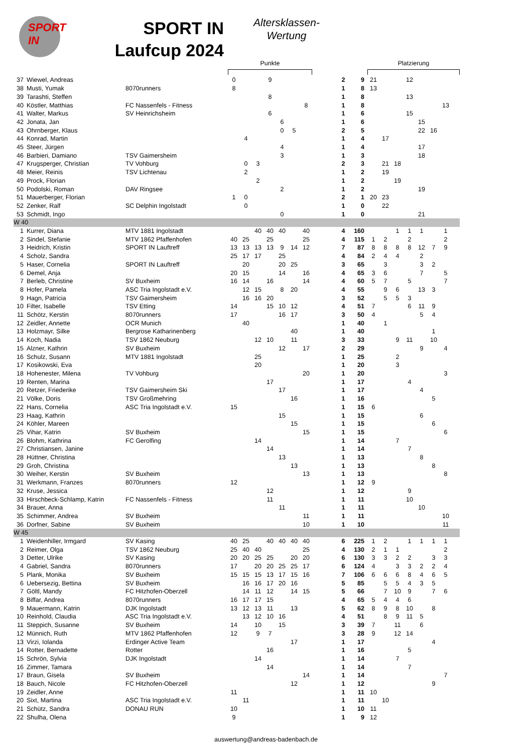SPORT
IN
SPORT IN
Laufcup 2024
Altersklassen-
Wertung
| | | | Punkte | | | | | | | | | | Platzierung | | | | | | | |
| --- | --- | --- | --- | --- | --- | --- | --- | --- | --- | --- | --- | --- | --- | --- | --- | --- | --- | --- | --- | --- |
| 37 | Wiewel, Andreas | | 0 | | | 9 | | | | | 2 | 9 | 21 | | | 12 | | | | |
| 38 | Musti, Yumak | 8070runners | 8 | | | | | | | | 1 | 8 | 13 | | | | | | | |
| 39 | Tarashti, Steffen | | | | | 8 | | | | | 1 | 8 | | | | 13 | | | | |
| 40 | Köstler, Matthias | FC Nassenfels - Fitness | | | | | | | 8 | | 1 | 8 | | | | | | | 13 | |
| 41 | Walter, Markus | SV Heinrichsheim | | | | 6 | | | | | 1 | 6 | | | | 15 | | | | |
| 42 | Jonata, Jan | | | | | | 6 | | | | 1 | 6 | | | | | 15 | | | |
| 43 | Ohrnberger, Klaus | | | | | | 0 | 5 | | | 2 | 5 | | | | | 22 | 16 | | |
| 44 | Konrad, Martin | | | 4 | | | | | | | 1 | 4 | | 17 | | | | | | |
| 45 | Steer, Jürgen | | | | | | 4 | | | | 1 | 4 | | | | | 17 | | | |
| 46 | Barbieri, Damiano | TSV Gaimersheim | | | | | 3 | | | | 1 | 3 | | | | | 18 | | | |
| 47 | Krugsperger, Christian | TV Vohburg | | 0 | 3 | | | | | | 2 | 3 | | 21 | 18 | | | | | |
| 48 | Meier, Reinis | TSV Lichtenau | | 2 | | | | | | | 1 | 2 | | 19 | | | | | | |
| 49 | Prock, Florian | | | | 2 | | | | | | 1 | 2 | | | 19 | | | | | |
| 50 | Podolski, Roman | DAV Ringsee | | | | | 2 | | | | 1 | 2 | | | | | 19 | | | |
| 51 | Mauerberger, Florian | | 1 | 0 | | | | | | | 2 | 1 | 20 | 23 | | | | | | |
| 52 | Zenker, Ralf | SC Delphin Ingolstadt | | 0 | | | | | | | 1 | 0 | | 22 | | | | | | |
| 53 | Schmidt, Ingo | | | | | | 0 | | | | 1 | 0 | | | | | 21 | | | |
| W 40 | | | | | | | | | | | | | | | | | | | | |
| 1 | Kurrer, Diana | MTV 1881 Ingolstadt | | | 40 | 40 | 40 | | 40 | | 4 | 160 | | | 1 | 1 | 1 | | 1 | |
| 2 | Sindel, Stefanie | MTV 1862 Pfaffenhofen | 40 | 25 | | 25 | | | 25 | | 4 | 115 | 1 | 2 | | 2 | | | 2 | |
| 3 | Heidrich, Kristin | SPORT IN Lauftreff | 13 | 13 | 13 | 13 | 9 | 14 | 12 | | 7 | 87 | 8 | 8 | 8 | 8 | 12 | 7 | 9 | |
| 4 | Scholz, Sandra | | 25 | 17 | 17 | | 25 | | | | 4 | 84 | 2 | 4 | 4 | | 2 | | | |
| 5 | Haser, Cornelia | SPORT IN Lauftreff | | 20 | | | 20 | 25 | | | 3 | 65 | | 3 | | | 3 | 2 | | |
| 6 | Demel, Anja | | 20 | 15 | | | 14 | | 16 | | 4 | 65 | 3 | 6 | | | 7 | | 5 | |
| 7 | Berleb, Christine | SV Buxheim | 16 | 14 | | 16 | | | 14 | | 4 | 60 | 5 | 7 | | 5 | | | 7 | |
| 8 | Hofer, Pamela | ASC Tria Ingolstadt e.V. | | 12 | 15 | | 8 | 20 | | | 4 | 55 | | 9 | 6 | | 13 | 3 | | |
| 9 | Hagn, Patricia | TSV Gaimersheim | | 16 | 16 | 20 | | | | | 3 | 52 | | 5 | 5 | 3 | | | | |
| 10 | Filter, Isabelle | TSV Etting | 14 | | | 15 | 10 | 12 | | | 4 | 51 | 7 | | | 6 | 11 | 9 | | |
| 11 | Schötz, Kerstin | 8070runners | 17 | | | | 16 | 17 | | | 3 | 50 | 4 | | | | 5 | 4 | | |
| 12 | Zeidler, Annette | OCR Munich | | 40 | | | | | | | 1 | 40 | | 1 | | | | | | |
| 13 | Holzmayr, Silke | Bergrose Katharinenberg | | | | | | 40 | | | 1 | 40 | | | | | | 1 | | |
| 14 | Koch, Nadia | TSV 1862 Neuburg | | | 12 | 10 | | 11 | | | 3 | 33 | | | 9 | 11 | | 10 | | |
| 15 | Alzner, Kathrin | SV Buxheim | | | | | 12 | | 17 | | 2 | 29 | | | | | 9 | | 4 | |
| 16 | Schulz, Susann | MTV 1881 Ingolstadt | | | 25 | | | | | | 1 | 25 | | | 2 | | | | | |
| 17 | Kosikowski, Eva | | | | 20 | | | | | | 1 | 20 | | | 3 | | | | | |
| 18 | Hohenester, Milena | TV Vohburg | | | | | | | 20 | | 1 | 20 | | | | | | | 3 | |
| 19 | Renten, Marina | | | | | 17 | | | | | 1 | 17 | | | | 4 | | | | |
| 20 | Retzer, Friederike | TSV Gaimersheim Ski | | | | | 17 | | | | 1 | 17 | | | | | 4 | | | |
| 21 | Völke, Doris | TSV Großmehring | | | | | | 16 | | | 1 | 16 | | | | | | 5 | | |
| 22 | Hans, Cornelia | ASC Tria Ingolstadt e.V. | 15 | | | | | | | | 1 | 15 | 6 | | | | | | | |
| 23 | Haag, Kathrin | | | | | | 15 | | | | 1 | 15 | | | | | 6 | | | |
| 24 | Köhler, Mareen | | | | | | | 15 | | | 1 | 15 | | | | | | 6 | | |
| 25 | Vihar, Katrin | SV Buxheim | | | | | | | 15 | | 1 | 15 | | | | | | | 6 | |
| 26 | Blohm, Kathrina | FC Gerolfing | | | 14 | | | | | | 1 | 14 | | | 7 | | | | | |
| 27 | Christiansen, Janine | | | | | 14 | | | | | 1 | 14 | | | | 7 | | | | |
| 28 | Hüttner, Christina | | | | | | 13 | | | | 1 | 13 | | | | | 8 | | | |
| 29 | Groh, Christina | | | | | | | 13 | | | 1 | 13 | | | | | | 8 | | |
| 30 | Weiher, Kerstin | SV Buxheim | | | | | | | 13 | | 1 | 13 | | | | | | | 8 | |
| 31 | Werkmann, Franzes | 8070runners | 12 | | | | | | | | 1 | 12 | 9 | | | | | | | |
| 32 | Kruse, Jessica | | | | | 12 | | | | | 1 | 12 | | | | 9 | | | | |
| 33 | Hirschbeck-Schlamp, Katrin | FC Nassenfels - Fitness | | | | 11 | | | | | 1 | 11 | | | | 10 | | | | |
| 34 | Brauer, Anna | | | | | | 11 | | | | 1 | 11 | | | | | 10 | | | |
| 35 | Schimmer, Andrea | SV Buxheim | | | | | | | 11 | | 1 | 11 | | | | | | | 10 | |
| 36 | Dorfner, Sabine | SV Buxheim | | | | | | | 10 | | 1 | 10 | | | | | | | 11 | |
| W 45 | | | | | | | | | | | | | | | | | | | | |
| 1 | Weidenhiller, Irmgard | SV Kasing | 40 | 25 | | 40 | 40 | 40 | 40 | | 6 | 225 | 1 | 2 | | 1 | 1 | 1 | 1 | |
| 2 | Reimer, Olga | TSV 1862 Neuburg | 25 | 40 | 40 | | | | 25 | | 4 | 130 | 2 | 1 | 1 | | | | 2 | |
| 3 | Detter, Ulrike | SV Kasing | 20 | 20 | 25 | 25 | | 20 | 20 | | 6 | 130 | 3 | 3 | 2 | 2 | | 3 | 3 | |
| 4 | Gabriel, Sandra | 8070runners | 17 | | 20 | 20 | 25 | 25 | 17 | | 6 | 124 | 4 | | 3 | 3 | 2 | 2 | 4 | |
| 5 | Plank, Monika | SV Buxheim | 15 | 15 | 15 | 13 | 17 | 15 | 16 | | 7 | 106 | 6 | 6 | 6 | 8 | 4 | 6 | 5 | |
| 6 | Uebersezig, Bettina | SV Buxheim | | 16 | 16 | 17 | 20 | 16 | | | 5 | 85 | | 5 | 5 | 4 | 3 | 5 | | |
| 7 | Göltl, Mandy | FC Hitzhofen-Oberzell | | 14 | 11 | 12 | | 14 | 15 | | 5 | 66 | | 7 | 10 | 9 | | 7 | 6 | |
| 8 | Biffar, Andrea | 8070runners | 16 | 17 | 17 | 15 | | | | | 4 | 65 | 5 | 4 | 4 | 6 | | | | |
| 9 | Mauermann, Katrin | DJK Ingolstadt | 13 | 12 | 13 | 11 | | 13 | | | 5 | 62 | 8 | 9 | 8 | 10 | | 8 | | |
| 10 | Reinhold, Claudia | ASC Tria Ingolstadt e.V. | | 13 | 12 | 10 | 16 | | | | 4 | 51 | | 8 | 9 | 11 | 5 | | | |
| 11 | Steppich, Susanne | SV Buxheim | 14 | | 10 | | 15 | | | | 3 | 39 | 7 | | 11 | | 6 | | | |
| 12 | Münnich, Ruth | MTV 1862 Pfaffenhofen | 12 | | 9 | 7 | | | | | 3 | 28 | 9 | | 12 | 14 | | | | |
| 13 | Virzi, Iolanda | Erdinger Active Team | | | | | | 17 | | | 1 | 17 | | | | | | 4 | | |
| 14 | Rotter, Bernadette | Rotter | | | | 16 | | | | | 1 | 16 | | | | 5 | | | | |
| 15 | Schrön, Sylvia | DJK Ingolstadt | | | 14 | | | | | | 1 | 14 | | | 7 | | | | | |
| 16 | Zimmer, Tamara | | | | | 14 | | | | | 1 | 14 | | | | 7 | | | | |
| 17 | Braun, Gisela | SV Buxheim | | | | | | | 14 | | 1 | 14 | | | | | | | 7 | |
| 18 | Bauch, Nicole | FC Hitzhofen-Oberzell | | | | | | 12 | | | 1 | 12 | | | | | | 9 | | |
| 19 | Zeidler, Anne | | 11 | | | | | | | | 1 | 11 | 10 | | | | | | | |
| 20 | Sixt, Martina | ASC Tria Ingolstadt e.V. | | 11 | | | | | | | 1 | 11 | | 10 | | | | | | |
| 21 | Schütz, Sandra | DONAU RUN | 10 | | | | | | | | 1 | 10 | 11 | | | | | | | |
| 22 | Shulha, Olena | | 9 | | | | | | | | 1 | 9 | 12 | | | | | | | |
auswertung@andreas-badenbach.de